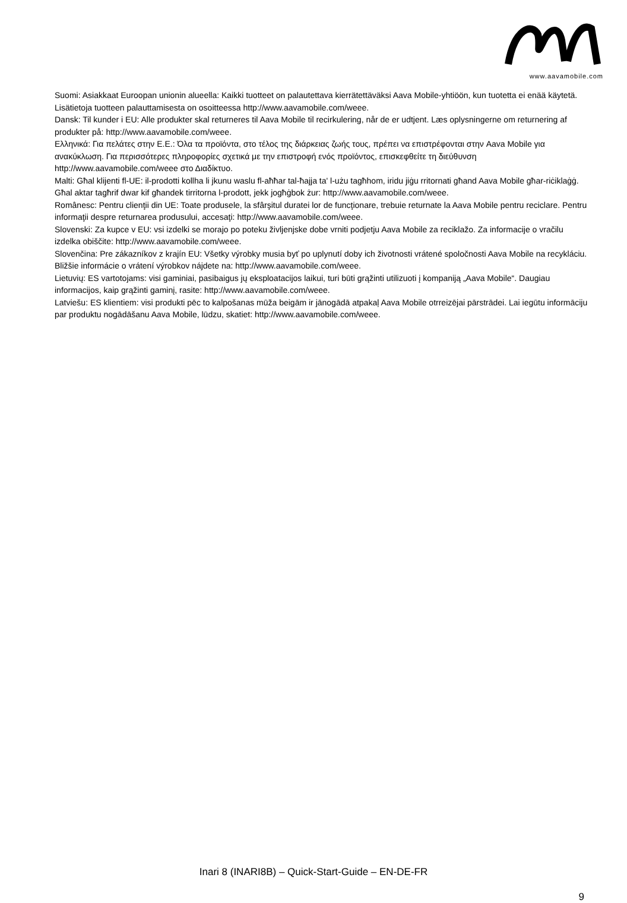www.aavamobile.com
Suomi: Asiakkaat Euroopan unionin alueella: Kaikki tuotteet on palautettava kierrätettäväksi Aava Mobile-yhtiöön, kun tuotetta ei enää käytetä. Lisätietoja tuotteen palauttamisesta on osoitteessa http://www.aavamobile.com/weee.
Dansk: Til kunder i EU: Alle produkter skal returneres til Aava Mobile til recirkulering, når de er udtjent. Læs oplysningerne om returnering af produkter på: http://www.aavamobile.com/weee.
Ελληνικά: Για πελάτες στην Ε.Ε.: Όλα τα προϊόντα, στο τέλος της διάρκειας ζωής τους, πρέπει να επιστρέφονται στην Aava Mobile για ανακύκλωση. Για περισσότερες πληροφορίες σχετικά με την επιστροφή ενός προϊόντος, επισκεφθείτε τη διεύθυνση http://www.aavamobile.com/weee στο Διαδίκτυο.
Malti: Għal klijenti fl-UE: il-prodotti kollha li jkunu waslu fl-aħħar tal-ħajja ta' l-użu tagħhom, iridu jiġu rritornati għand Aava Mobile għar-riċiklaġġ. Għal aktar tagħrif dwar kif għandek tirritorna l-prodott, jekk jogħġbok żur: http://www.aavamobile.com/weee.
Românesc: Pentru clienţii din UE: Toate produsele, la sfârşitul duratei lor de funcţionare, trebuie returnate la Aava Mobile pentru reciclare. Pentru informaţii despre returnarea produsului, accesaţi: http://www.aavamobile.com/weee.
Slovenski: Za kupce v EU: vsi izdelki se morajo po poteku življenjske dobe vrniti podjetju Aava Mobile za reciklažo. Za informacije o vračilu izdelka obiščite: http://www.aavamobile.com/weee.
Slovenčina: Pre zákazníkov z krajín EU: Všetky výrobky musia byť po uplynutí doby ich životnosti vrátené spoločnosti Aava Mobile na recykláciu. Bližšie informácie o vrátení výrobkov nájdete na: http://www.aavamobile.com/weee.
Lietuvių: ES vartotojams: visi gaminiai, pasibaigus jų eksploatacijos laikui, turi būti grąžinti utilizuoti į kompaniją „Aava Mobile“. Daugiau informacijos, kaip grąžinti gaminį, rasite: http://www.aavamobile.com/weee.
Latviešu: ES klientiem: visi produkti pēc to kalpošanas mūža beigām ir jānogādā atpakaļ Aava Mobile otrreizējai pārstrādei. Lai iegūtu informāciju par produktu nogādāšanu Aava Mobile, lūdzu, skatiet: http://www.aavamobile.com/weee.
Inari 8 (INARI8B) – Quick-Start-Guide – EN-DE-FR
9